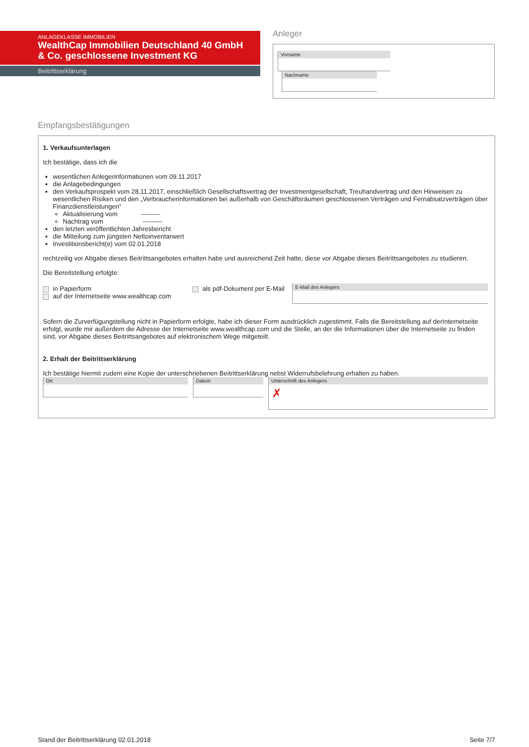ANLAGEKLASSE IMMOBILIEN
WealthCap Immobilien Deutschland 40 GmbH & Co. geschlossene Investment KG
Beitrittserklärung
Anleger
Vorname Nachname
Empfangsbestätigungen
1. Verkaufsunterlagen
Ich bestätige, dass ich die
wesentlichen Anlegerinformationen vom 09.11.2017
die Anlagebedingungen
den Verkaufsprospekt vom 28.11.2017, einschließlich Gesellschaftsvertrag der Investmentgesellschaft, Treuhandvertrag und den Hinweisen zu wesentlichen Risiken und den „Verbraucherinformationen bei außerhalb von Geschäftsräumen geschlossenen Verträgen und Fernabsatzverträgen über Finanzdienstleistungen“
Aktualisierung vom ---------
Nachtrag vom ---------
den letzten veröffentlichten Jahresbericht
die Mitteilung zum jüngsten Nettoinventarwert
Investitionsbericht(e) vom 02.01.2018
rechtzeitig vor Abgabe dieses Beitrittsangebotes erhalten habe und ausreichend Zeit hatte, diese vor Abgabe dieses Beitrittsangebotes zu studieren.
Die Bereitstellung erfolgte:
in Papierform
auf der Internetseite www.wealthcap.com
als pdf-Dokument per E-Mail
E-Mail des Anlegers
Sofern die Zurverfügungstellung nicht in Papierform erfolgte, habe ich dieser Form ausdrücklich zugestimmt. Falls die Bereitstellung auf derInternetseite erfolgt, wurde mir außerdem die Adresse der Internetseite www.wealthcap.com und die Stelle, an der die Informationen über die Internetseite zu finden sind, vor Abgabe dieses Beitrittsangebotes auf elektronischem Wege mitgeteilt.
2. Erhalt der Beitrittserklärung
Ich bestätige hiermit zudem eine Kopie der unterschriebenen Beitrittserklärung nebst Widerrufsbelehrung erhalten zu haben.
Ort Datum
Unterschrift des Anlegers
✗
Stand der Beitrittserklärung 02.01.2018 Seite 7/7